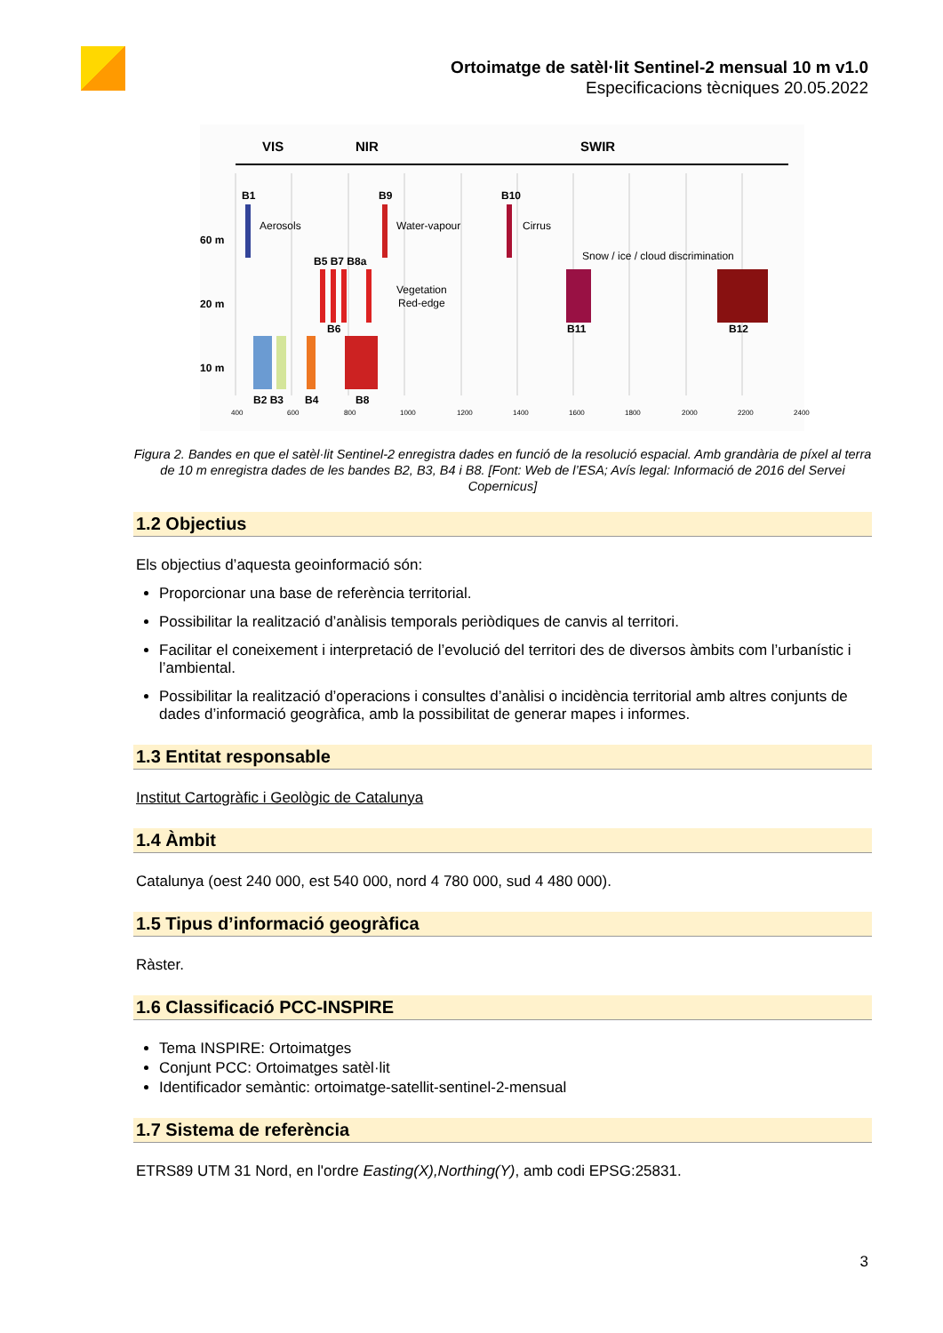Ortoimatge de satèl·lit Sentinel-2 mensual 10 m v1.0
Especificacions tècniques 20.05.2022
VIS
NIR
SWIR
60 m
20 m
10 m
B1
Aerosols
B9
Water-vapour
B10
Cirrus
Snow / ice / cloud discrimination
B5 B7 B8a
Vegetation
Red-edge
B6
B11
B12
B2 B3
B4
B8
400
600
800
1000
1200
1400
1600
1800
2000
2200
2400
Figura 2. Bandes en que el satèl·lit Sentinel-2 enregistra dades en funció de la resolució espacial. Amb grandària de píxel al terra de 10 m enregistra dades de les bandes B2, B3, B4 i B8. [Font: Web de l’ESA; Avís legal: Informació de 2016 del Servei Copernicus]
1.2 Objectius
Els objectius d’aquesta geoinformació són:
Proporcionar una base de referència territorial.
Possibilitar la realització d’anàlisis temporals periòdiques de canvis al territori.
Facilitar el coneixement i interpretació de l’evolució del territori des de diversos àmbits com l’urbanístic i l’ambiental.
Possibilitar la realització d’operacions i consultes d’anàlisi o incidència territorial amb altres conjunts de dades d’informació geogràfica, amb la possibilitat de generar mapes i informes.
1.3 Entitat responsable
Institut Cartogràfic i Geològic de Catalunya
1.4 Àmbit
Catalunya (oest 240 000, est 540 000, nord 4 780 000, sud 4 480 000).
1.5 Tipus d’informació geogràfica
Ràster.
1.6 Classificació PCC-INSPIRE
Tema INSPIRE: Ortoimatges
Conjunt PCC: Ortoimatges satèl·lit
Identificador semàntic: ortoimatge-satellit-sentinel-2-mensual
1.7 Sistema de referència
ETRS89 UTM 31 Nord, en l'ordre Easting(X),Northing(Y), amb codi EPSG:25831.
3